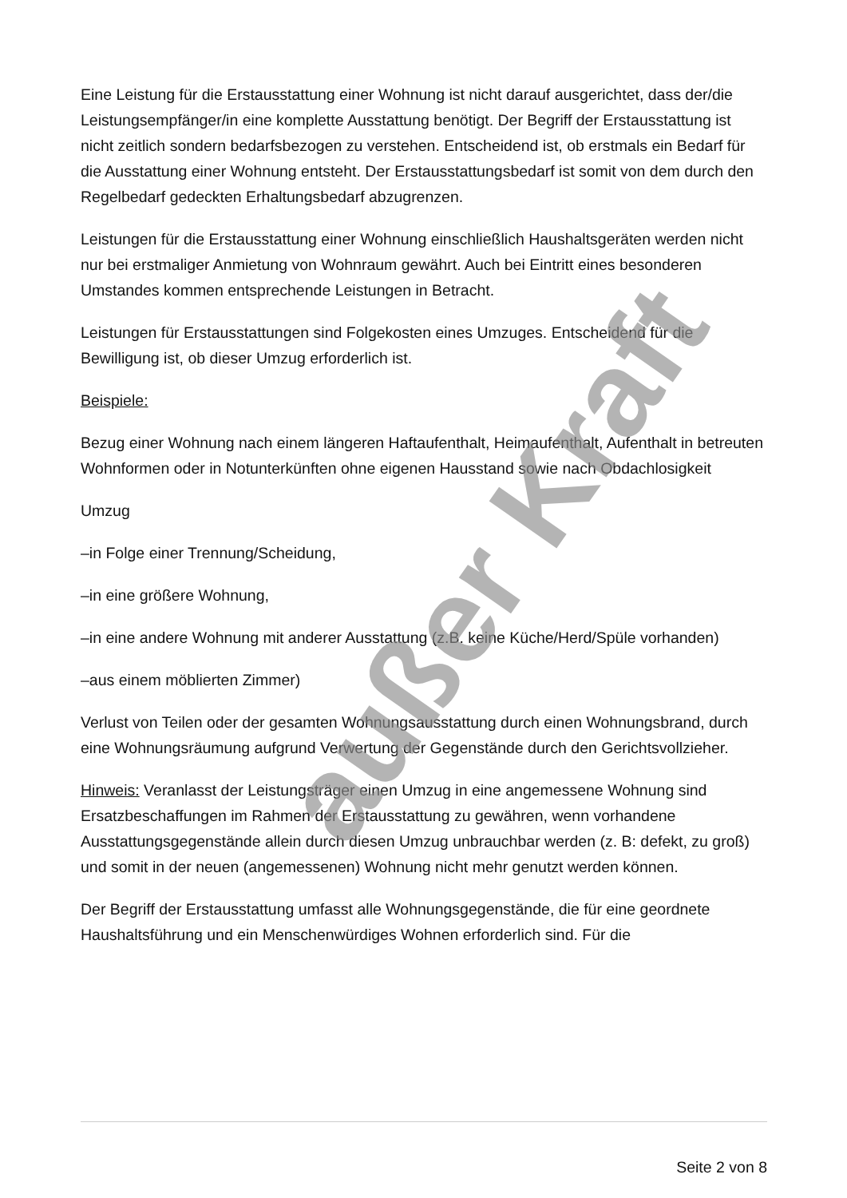Eine Leistung für die Erstausstattung einer Wohnung ist nicht darauf ausgerichtet, dass der/die Leistungsempfänger/in eine komplette Ausstattung benötigt. Der Begriff der Erstausstattung ist nicht zeitlich sondern bedarfsbezogen zu verstehen. Entscheidend ist, ob erstmals ein Bedarf für die Ausstattung einer Wohnung entsteht. Der Erstausstattungsbedarf ist somit von dem durch den Regelbedarf gedeckten Erhaltungsbedarf abzugrenzen.
Leistungen für die Erstausstattung einer Wohnung einschließlich Haushaltsgeräten werden nicht nur bei erstmaliger Anmietung von Wohnraum gewährt. Auch bei Eintritt eines besonderen Umstandes kommen entsprechende Leistungen in Betracht.
Leistungen für Erstausstattungen sind Folgekosten eines Umzuges. Entscheidend für die Bewilligung ist, ob dieser Umzug erforderlich ist.
Beispiele:
Bezug einer Wohnung nach einem längeren Haftaufenthalt, Heimaufenthalt, Aufenthalt in betreuten Wohnformen oder in Notunterkünften ohne eigenen Hausstand sowie nach Obdachlosigkeit
Umzug
–in Folge einer Trennung/Scheidung,
–in eine größere Wohnung,
–in eine andere Wohnung mit anderer Ausstattung (z.B. keine Küche/Herd/Spüle vorhanden)
–aus einem möblierten Zimmer)
Verlust von Teilen oder der gesamten Wohnungsausstattung durch einen Wohnungsbrand, durch eine Wohnungsräumung aufgrund Verwertung der Gegenstände durch den Gerichtsvollzieher.
Hinweis: Veranlasst der Leistungsträger einen Umzug in eine angemessene Wohnung sind Ersatzbeschaffungen im Rahmen der Erstausstattung zu gewähren, wenn vorhandene Ausstattungsgegenstände allein durch diesen Umzug unbrauchbar werden (z. B: defekt, zu groß) und somit in der neuen (angemessenen) Wohnung nicht mehr genutzt werden können.
Der Begriff der Erstausstattung umfasst alle Wohnungsgegenstände, die für eine geordnete Haushaltsführung und ein Menschenwürdiges Wohnen erforderlich sind. Für die
außer Kraft
Seite 2 von 8